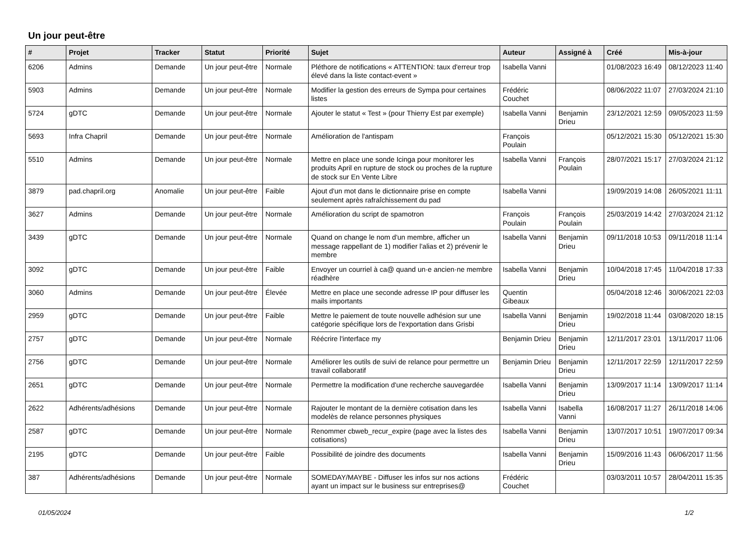Un jour peut-être
| # | Projet | Tracker | Statut | Priorité | Sujet | Auteur | Assigné à | Créé | Mis-à-jour |
| --- | --- | --- | --- | --- | --- | --- | --- | --- | --- |
| 6206 | Admins | Demande | Un jour peut-être | Normale | Pléthore de notifications « ATTENTION: taux d'erreur trop élevé dans la liste contact-event » | Isabella Vanni | | 01/08/2023 16:49 | 08/12/2023 11:40 |
| 5903 | Admins | Demande | Un jour peut-être | Normale | Modifier la gestion des erreurs de Sympa pour certaines listes | Frédéric Couchet | | 08/06/2022 11:07 | 27/03/2024 21:10 |
| 5724 | gDTC | Demande | Un jour peut-être | Normale | Ajouter le statut « Test » (pour Thierry Est par exemple) | Isabella Vanni | Benjamin Drieu | 23/12/2021 12:59 | 09/05/2023 11:59 |
| 5693 | Infra Chapril | Demande | Un jour peut-être | Normale | Amélioration de l'antispam | François Poulain | | 05/12/2021 15:30 | 05/12/2021 15:30 |
| 5510 | Admins | Demande | Un jour peut-être | Normale | Mettre en place une sonde Icinga pour monitorer les produits April en rupture de stock ou proches de la rupture de stock sur En Vente Libre | Isabella Vanni | François Poulain | 28/07/2021 15:17 | 27/03/2024 21:12 |
| 3879 | pad.chapril.org | Anomalie | Un jour peut-être | Faible | Ajout d'un mot dans le dictionnaire prise en compte seulement après rafraîchissement du pad | Isabella Vanni | | 19/09/2019 14:08 | 26/05/2021 11:11 |
| 3627 | Admins | Demande | Un jour peut-être | Normale | Amélioration du script de spamotron | François Poulain | François Poulain | 25/03/2019 14:42 | 27/03/2024 21:12 |
| 3439 | gDTC | Demande | Un jour peut-être | Normale | Quand on change le nom d'un membre, afficher un message rappellant de 1) modifier l'alias et 2) prévenir le membre | Isabella Vanni | Benjamin Drieu | 09/11/2018 10:53 | 09/11/2018 11:14 |
| 3092 | gDTC | Demande | Un jour peut-être | Faible | Envoyer un courriel à ca@ quand un·e ancien·ne membre réadhère | Isabella Vanni | Benjamin Drieu | 10/04/2018 17:45 | 11/04/2018 17:33 |
| 3060 | Admins | Demande | Un jour peut-être | Élevée | Mettre en place une seconde adresse IP pour diffuser les mails importants | Quentin Gibeaux | | 05/04/2018 12:46 | 30/06/2021 22:03 |
| 2959 | gDTC | Demande | Un jour peut-être | Faible | Mettre le paiement de toute nouvelle adhésion sur une catégorie spécifique lors de l'exportation dans Grisbi | Isabella Vanni | Benjamin Drieu | 19/02/2018 11:44 | 03/08/2020 18:15 |
| 2757 | gDTC | Demande | Un jour peut-être | Normale | Réécrire l'interface my | Benjamin Drieu | Benjamin Drieu | 12/11/2017 23:01 | 13/11/2017 11:06 |
| 2756 | gDTC | Demande | Un jour peut-être | Normale | Améliorer les outils de suivi de relance pour permettre un travail collaboratif | Benjamin Drieu | Benjamin Drieu | 12/11/2017 22:59 | 12/11/2017 22:59 |
| 2651 | gDTC | Demande | Un jour peut-être | Normale | Permettre la modification d'une recherche sauvegardée | Isabella Vanni | Benjamin Drieu | 13/09/2017 11:14 | 13/09/2017 11:14 |
| 2622 | Adhérents/adhésions | Demande | Un jour peut-être | Normale | Rajouter le montant de la dernière cotisation dans les modelès de relance personnes physiques | Isabella Vanni | Isabella Vanni | 16/08/2017 11:27 | 26/11/2018 14:06 |
| 2587 | gDTC | Demande | Un jour peut-être | Normale | Renommer cbweb_recur_expire (page avec la listes des cotisations) | Isabella Vanni | Benjamin Drieu | 13/07/2017 10:51 | 19/07/2017 09:34 |
| 2195 | gDTC | Demande | Un jour peut-être | Faible | Possibilité de joindre des documents | Isabella Vanni | Benjamin Drieu | 15/09/2016 11:43 | 06/06/2017 11:56 |
| 387 | Adhérents/adhésions | Demande | Un jour peut-être | Normale | SOMEDAY/MAYBE - Diffuser les infos sur nos actions ayant un impact sur le business sur entreprises@ | Frédéric Couchet | | 03/03/2011 10:57 | 28/04/2011 15:35 |
01/05/2024 1/2